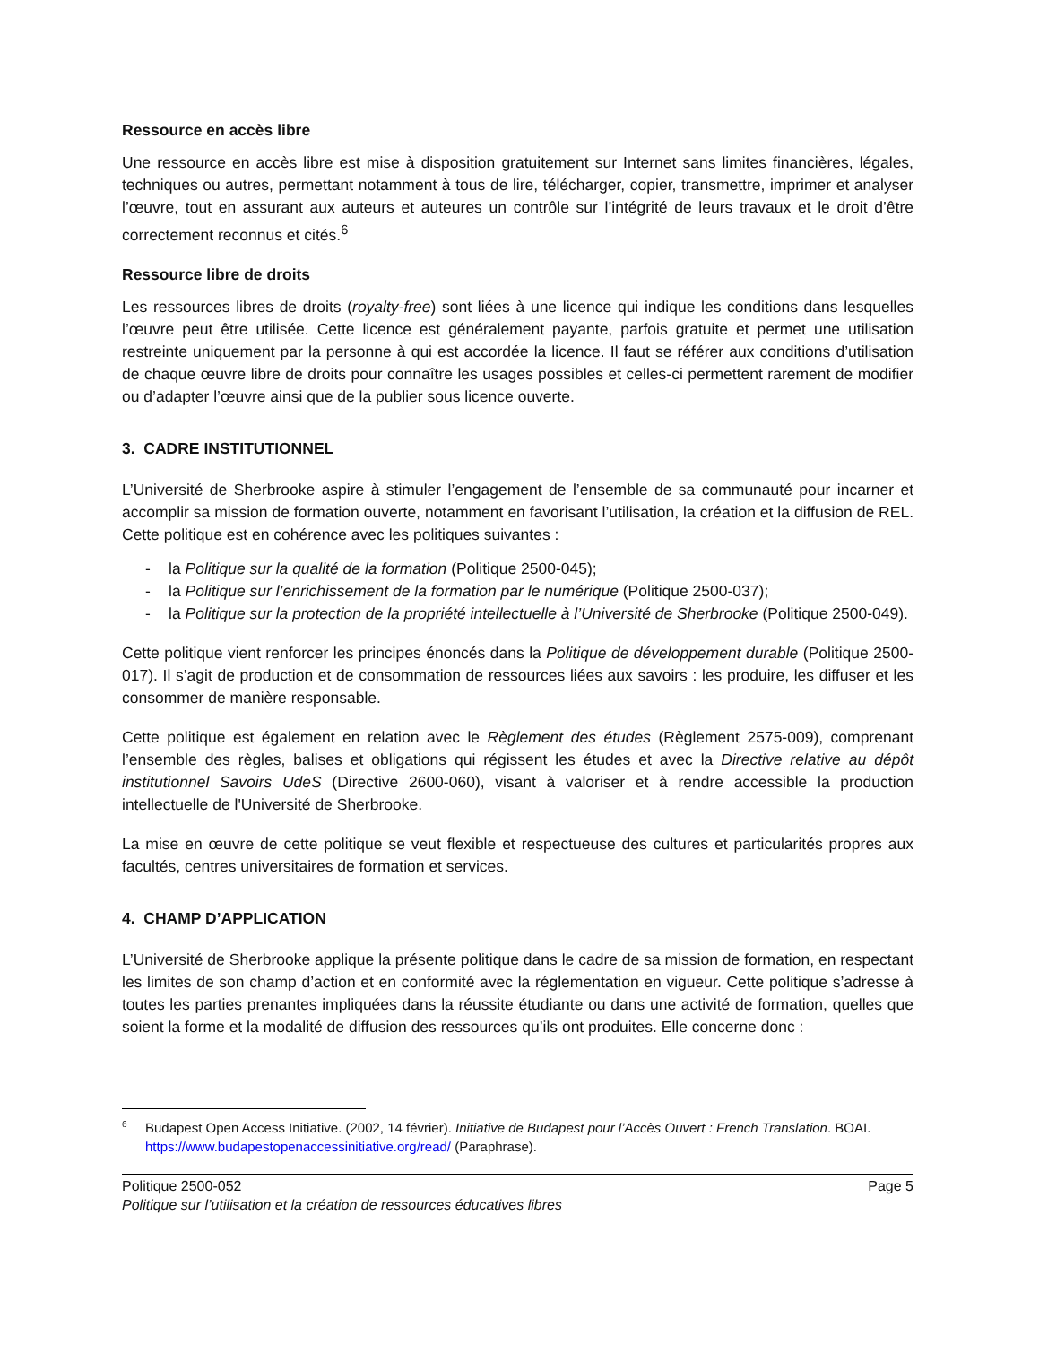Ressource en accès libre
Une ressource en accès libre est mise à disposition gratuitement sur Internet sans limites financières, légales, techniques ou autres, permettant notamment à tous de lire, télécharger, copier, transmettre, imprimer et analyser l’œuvre, tout en assurant aux auteurs et auteures un contrôle sur l’intégrité de leurs travaux et le droit d’être correctement reconnus et cités.<sup>6</sup>
Ressource libre de droits
Les ressources libres de droits (royalty-free) sont liées à une licence qui indique les conditions dans lesquelles l’œuvre peut être utilisée. Cette licence est généralement payante, parfois gratuite et permet une utilisation restreinte uniquement par la personne à qui est accordée la licence. Il faut se référer aux conditions d’utilisation de chaque œuvre libre de droits pour connaître les usages possibles et celles-ci permettent rarement de modifier ou d’adapter l’œuvre ainsi que de la publier sous licence ouverte.
3. CADRE INSTITUTIONNEL
L’Université de Sherbrooke aspire à stimuler l’engagement de l’ensemble de sa communauté pour incarner et accomplir sa mission de formation ouverte, notamment en favorisant l’utilisation, la création et la diffusion de REL. Cette politique est en cohérence avec les politiques suivantes :
- la Politique sur la qualité de la formation (Politique 2500-045);
- la Politique sur l’enrichissement de la formation par le numérique (Politique 2500-037);
- la Politique sur la protection de la propriété intellectuelle à l’Université de Sherbrooke (Politique 2500-049).
Cette politique vient renforcer les principes énoncés dans la Politique de développement durable (Politique 2500-017). Il s’agit de production et de consommation de ressources liées aux savoirs : les produire, les diffuser et les consommer de manière responsable.
Cette politique est également en relation avec le Règlement des études (Règlement 2575-009), comprenant l’ensemble des règles, balises et obligations qui régissent les études et avec la Directive relative au dépôt institutionnel Savoirs UdeS (Directive 2600-060), visant à valoriser et à rendre accessible la production intellectuelle de l'Université de Sherbrooke.
La mise en œuvre de cette politique se veut flexible et respectueuse des cultures et particularités propres aux facultés, centres universitaires de formation et services.
4. CHAMP D’APPLICATION
L’Université de Sherbrooke applique la présente politique dans le cadre de sa mission de formation, en respectant les limites de son champ d’action et en conformité avec la réglementation en vigueur. Cette politique s’adresse à toutes les parties prenantes impliquées dans la réussite étudiante ou dans une activité de formation, quelles que soient la forme et la modalité de diffusion des ressources qu’ils ont produites. Elle concerne donc :
<sup>6</sup> Budapest Open Access Initiative. (2002, 14 février). Initiative de Budapest pour l’Accès Ouvert : French Translation. BOAI. https://www.budapestopenaccessinitiative.org/read/ (Paraphrase).
Politique 2500-052
Politique sur l’utilisation et la création de ressources éducatives libres
Page 5